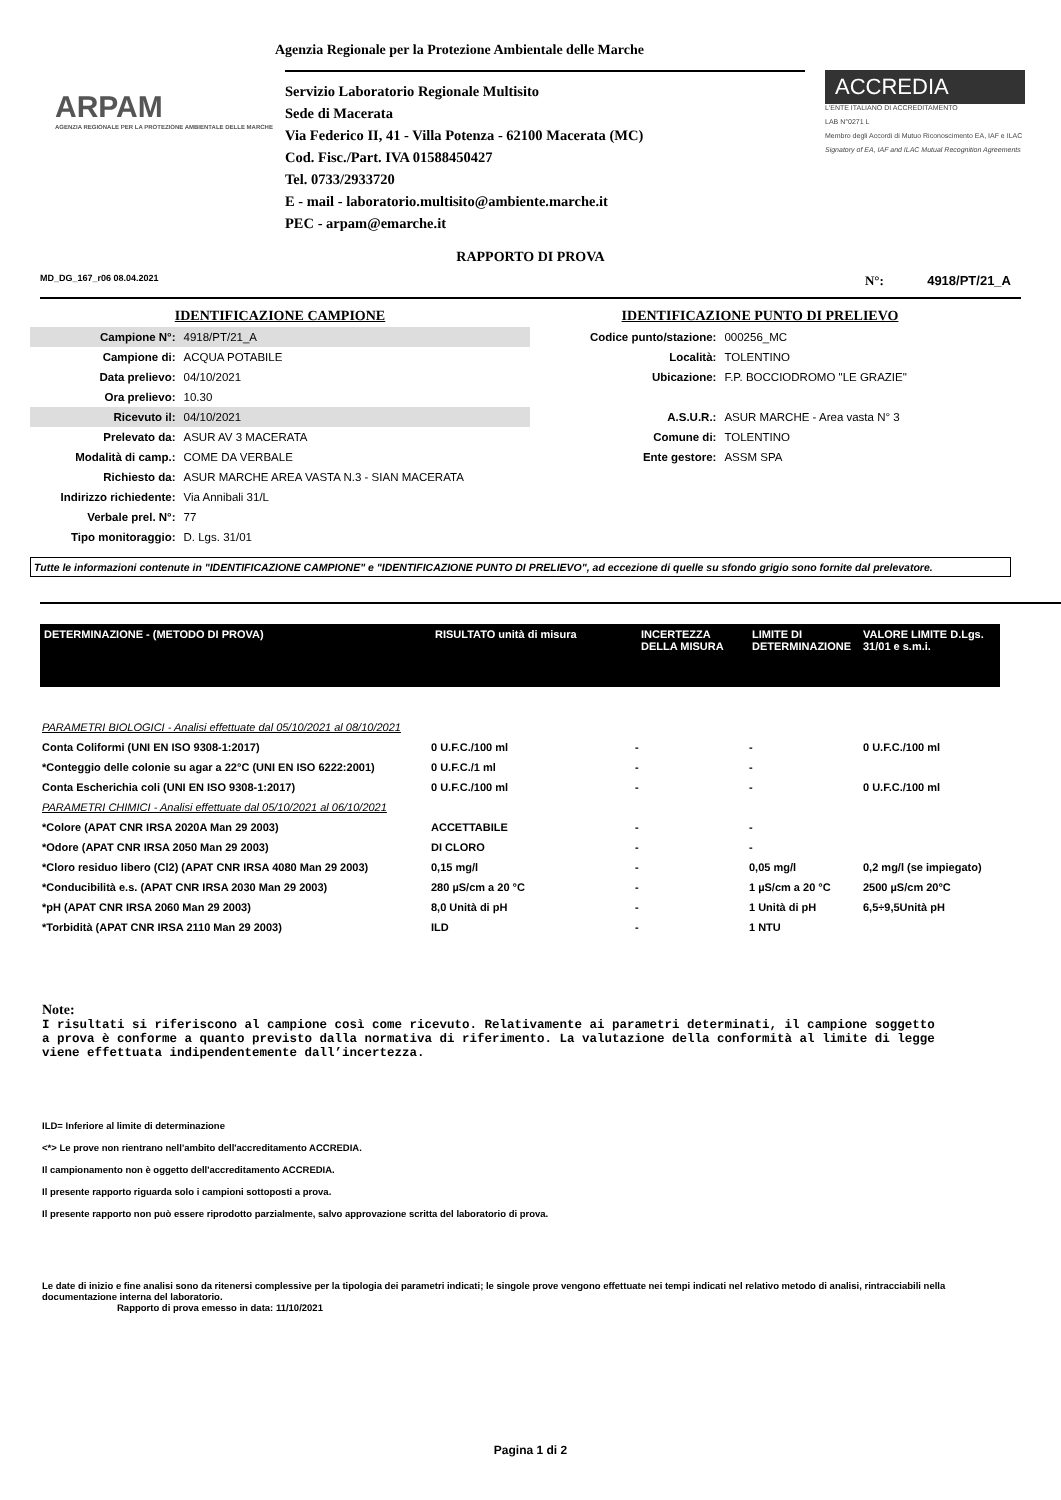Agenzia Regionale per la Protezione Ambientale delle Marche
ARPAM
AGENZIA REGIONALE PER LA PROTEZIONE AMBIENTALE DELLE MARCHE
Servizio Laboratorio Regionale Multisito
Sede di Macerata
Via Federico II, 41 - Villa Potenza - 62100 Macerata (MC)
Cod. Fisc./Part. IVA 01588450427
Tel. 0733/2933720
E - mail - laboratorio.multisito@ambiente.marche.it
PEC - arpam@emarche.it
ACCREDIA
L'ENTE ITALIANO DI ACCREDITAMENTO
LAB N°0271 L
Membro degli Accordi di Mutuo Riconoscimento EA, IAF e ILAC
Signatory of EA, IAF and ILAC Mutual Recognition Agreements
RAPPORTO DI PROVA
MD_DG_167_r06 08.04.2021 N°: 4918/PT/21_A
| IDENTIFICAZIONE CAMPIONE | |
| Campione N°: | 4918/PT/21_A |
| Campione di: | ACQUA POTABILE |
| Data prelievo: | 04/10/2021 |
| Ora prelievo: | 10.30 |
| Ricevuto il: | 04/10/2021 |
| Prelevato da: | ASUR AV 3 MACERATA |
| Modalità di camp.: | COME DA VERBALE |
| Richiesto da: | ASUR MARCHE AREA VASTA N.3 - SIAN MACERATA |
| Indirizzo richiedente: | Via Annibali 31/L |
| Verbale prel. N°: | 77 |
| Tipo monitoraggio: | D. Lgs. 31/01 |
| IDENTIFICAZIONE PUNTO DI PRELIEVO | |
| Codice punto/stazione: | 000256_MC |
| Località: | TOLENTINO |
| Ubicazione: | F.P. BOCCIODROMO "LE GRAZIE" |
| A.S.U.R.: | ASUR MARCHE - Area vasta N° 3 |
| Comune di: | TOLENTINO |
| Ente gestore: | ASSM SPA |
Tutte le informazioni contenute in "IDENTIFICAZIONE CAMPIONE" e "IDENTIFICAZIONE PUNTO DI PRELIEVO", ad eccezione di quelle su sfondo grigio sono fornite dal prelevatore.
| DETERMINAZIONE - (METODO DI PROVA) | RISULTATO unità di misura | INCERTEZZA DELLA MISURA | LIMITE DI DETERMINAZIONE | VALORE LIMITE D.Lgs. 31/01 e s.m.i. |
| --- | --- | --- | --- | --- |
| PARAMETRI BIOLOGICI - Analisi effettuate dal 05/10/2021 al 08/10/2021 | | | | |
| Conta Coliformi (UNI EN ISO 9308-1:2017) | 0 U.F.C./100 ml | - | - | 0 U.F.C./100 ml |
| *Conteggio delle colonie su agar a 22°C (UNI EN ISO 6222:2001) | 0 U.F.C./1 ml | - | - | |
| Conta Escherichia coli (UNI EN ISO 9308-1:2017) | 0 U.F.C./100 ml | - | - | 0 U.F.C./100 ml |
| PARAMETRI CHIMICI - Analisi effettuate dal 05/10/2021 al 06/10/2021 | | | | |
| *Colore (APAT CNR IRSA 2020A Man 29 2003) | ACCETTABILE | - | - | |
| *Odore (APAT CNR IRSA 2050 Man 29 2003) | DI CLORO | - | - | |
| *Cloro residuo libero (Cl2) (APAT CNR IRSA 4080 Man 29 2003) | 0,15 mg/l | - | 0,05 mg/l | 0,2 mg/l (se impiegato) |
| *Conducibilità e.s. (APAT CNR IRSA 2030 Man 29 2003) | 280 µS/cm a 20 °C | - | 1 µS/cm a 20 °C | 2500 µS/cm 20°C |
| *pH (APAT CNR IRSA 2060 Man 29 2003) | 8,0 Unità di pH | - | 1 Unità di pH | 6,5÷9,5Unità pH |
| *Torbidità (APAT CNR IRSA 2110 Man 29 2003) | ILD | - | 1 NTU | |
Note:
I risultati si riferiscono al campione così come ricevuto. Relativamente ai parametri determinati, il campione soggetto a prova è conforme a quanto previsto dalla normativa di riferimento. La valutazione della conformità al limite di legge viene effettuata indipendentemente dall’incertezza.
ILD= Inferiore al limite di determinazione
<*> Le prove non rientrano nell'ambito dell'accreditamento ACCREDIA.
Il campionamento non è oggetto dell'accreditamento ACCREDIA.
Il presente rapporto riguarda solo i campioni sottoposti a prova.
Il presente rapporto non può essere riprodotto parzialmente, salvo approvazione scritta del laboratorio di prova.
Le date di inizio e fine analisi sono da ritenersi complessive per la tipologia dei parametri indicati; le singole prove vengono effettuate nei tempi indicati nel relativo metodo di analisi, rintracciabili nella documentazione interna del laboratorio.
Rapporto di prova emesso in data: 11/10/2021
Pagina 1 di 2